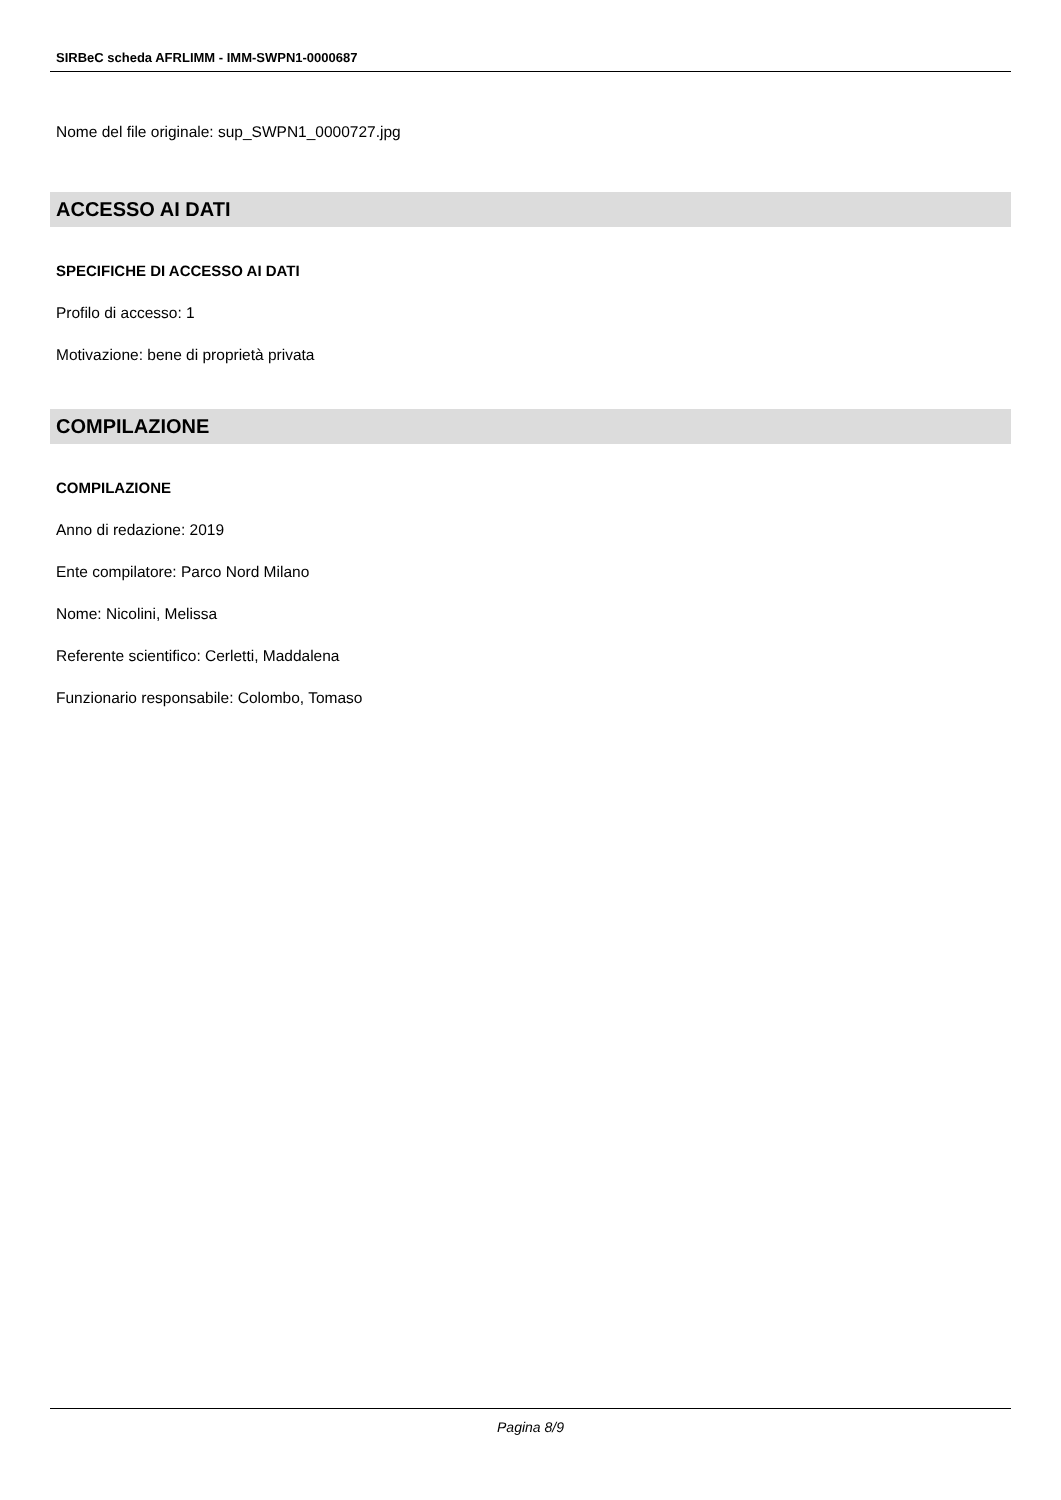SIRBeC scheda AFRLIMM - IMM-SWPN1-0000687
Nome del file originale: sup_SWPN1_0000727.jpg
ACCESSO AI DATI
SPECIFICHE DI ACCESSO AI DATI
Profilo di accesso: 1
Motivazione: bene di proprietà privata
COMPILAZIONE
COMPILAZIONE
Anno di redazione: 2019
Ente compilatore: Parco Nord Milano
Nome: Nicolini, Melissa
Referente scientifico: Cerletti, Maddalena
Funzionario responsabile: Colombo, Tomaso
Pagina 8/9